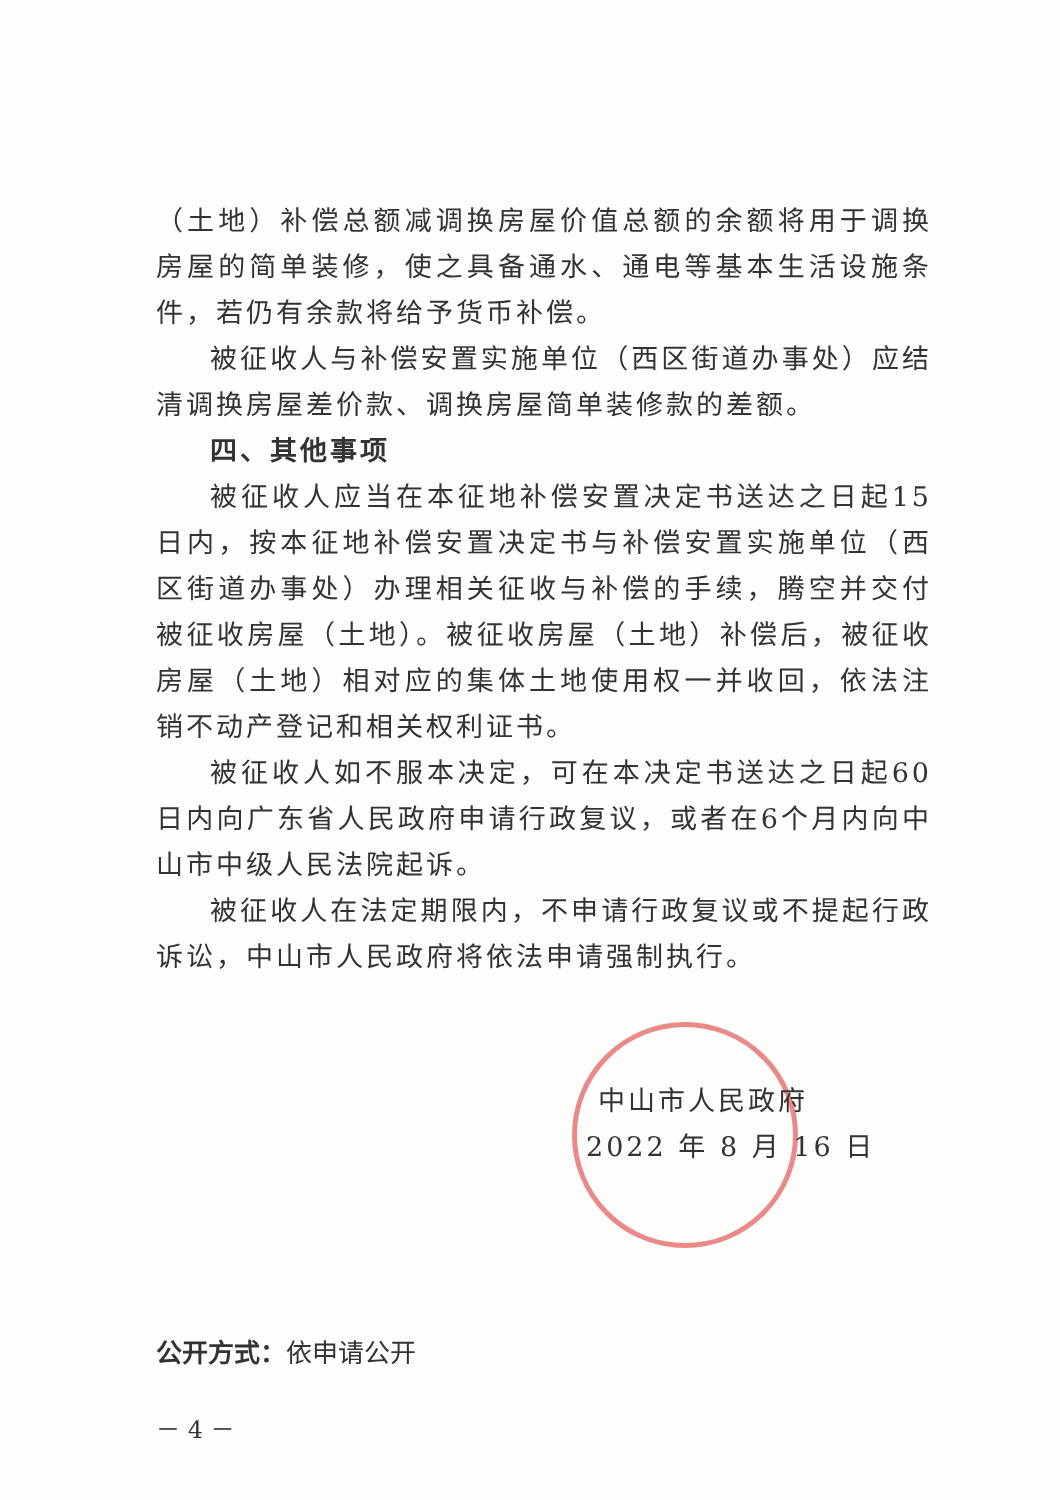（土地）补偿总额减调换房屋价值总额的余额将用于调换房屋的简单装修，使之具备通水、通电等基本生活设施条件，若仍有余款将给予货币补偿。
被征收人与补偿安置实施单位（西区街道办事处）应结清调换房屋差价款、调换房屋简单装修款的差额。
四、其他事项
被征收人应当在本征地补偿安置决定书送达之日起15日内，按本征地补偿安置决定书与补偿安置实施单位（西区街道办事处）办理相关征收与补偿的手续，腾空并交付被征收房屋（土地）。被征收房屋（土地）补偿后，被征收房屋（土地）相对应的集体土地使用权一并收回，依法注销不动产登记和相关权利证书。
被征收人如不服本决定，可在本决定书送达之日起60日内向广东省人民政府申请行政复议，或者在6个月内向中山市中级人民法院起诉。
被征收人在法定期限内，不申请行政复议或不提起行政诉讼，中山市人民政府将依法申请强制执行。
中山市人民政府
2022 年 8 月 16 日
公开方式：依申请公开
－ 4 －